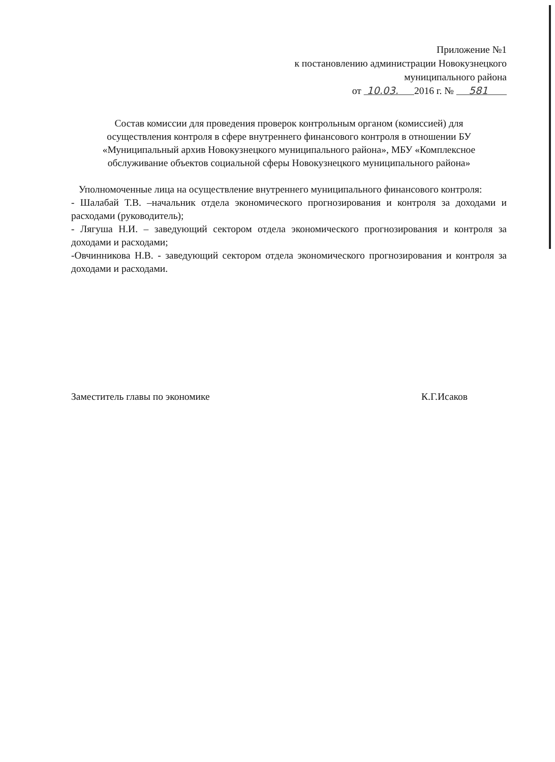Приложение №1
к постановлению администрации Новокузнецкого
муниципального района
от 10.03. 2016 г. № 581
Состав комиссии для проведения проверок контрольным органом (комиссией) для осуществления контроля в сфере внутреннего финансового контроля в отношении БУ «Муниципальный архив Новокузнецкого муниципального района», МБУ «Комплексное обслуживание объектов социальной сферы Новокузнецкого муниципального района»
Уполномоченные лица на осуществление внутреннего муниципального финансового контроля:
- Шалабай Т.В. –начальник отдела экономического прогнозирования и контроля за доходами и расходами (руководитель);
- Лягуша Н.И. – заведующий сектором отдела экономического прогнозирования и контроля за доходами и расходами;
-Овчинникова Н.В. - заведующий сектором отдела экономического прогнозирования и контроля за доходами и расходами.
Заместитель главы по экономике К.Г.Исаков